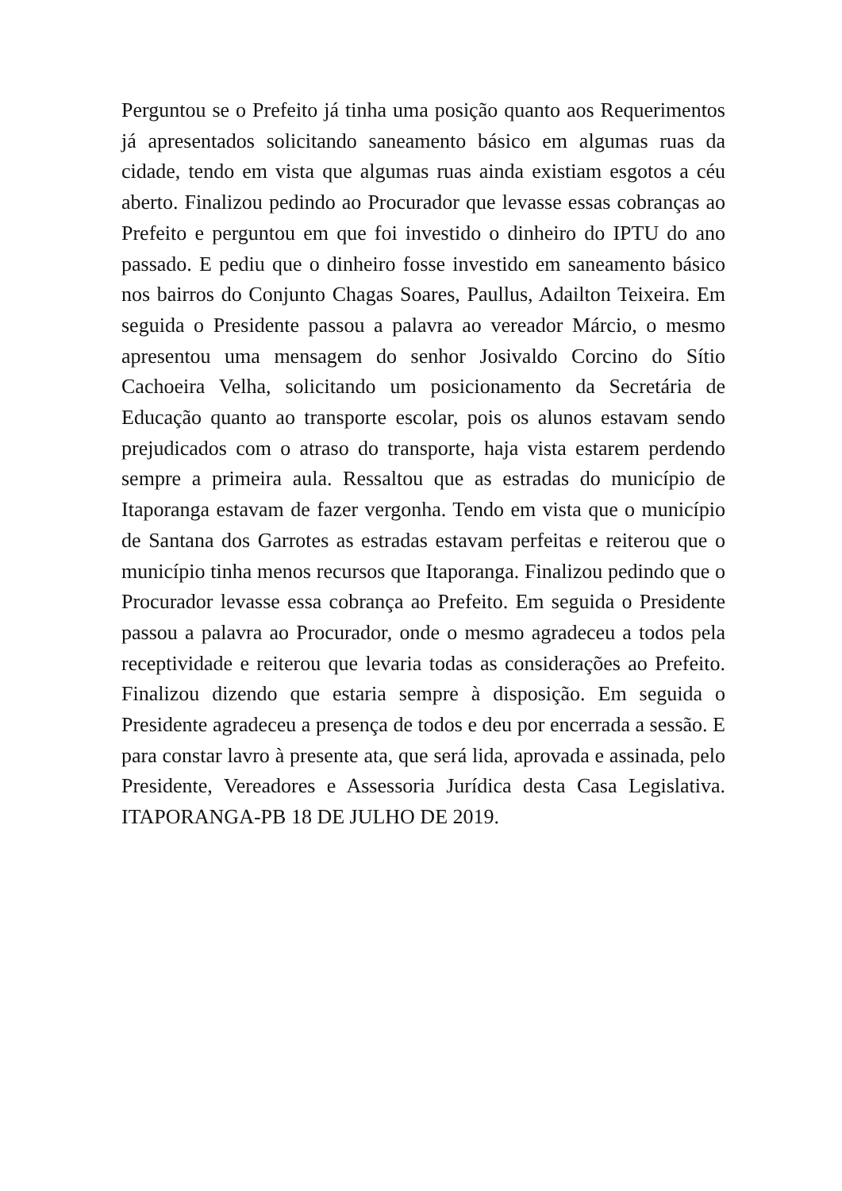Perguntou se o Prefeito já tinha uma posição quanto aos Requerimentos já apresentados solicitando saneamento básico em algumas ruas da cidade, tendo em vista que algumas ruas ainda existiam esgotos a céu aberto. Finalizou pedindo ao Procurador que levasse essas cobranças ao Prefeito e perguntou em que foi investido o dinheiro do IPTU do ano passado. E pediu que o dinheiro fosse investido em saneamento básico nos bairros do Conjunto Chagas Soares, Paullus, Adailton Teixeira. Em seguida o Presidente passou a palavra ao vereador Márcio, o mesmo apresentou uma mensagem do senhor Josivaldo Corcino do Sítio Cachoeira Velha, solicitando um posicionamento da Secretária de Educação quanto ao transporte escolar, pois os alunos estavam sendo prejudicados com o atraso do transporte, haja vista estarem perdendo sempre a primeira aula. Ressaltou que as estradas do município de Itaporanga estavam de fazer vergonha. Tendo em vista que o município de Santana dos Garrotes as estradas estavam perfeitas e reiterou que o município tinha menos recursos que Itaporanga. Finalizou pedindo que o Procurador levasse essa cobrança ao Prefeito. Em seguida o Presidente passou a palavra ao Procurador, onde o mesmo agradeceu a todos pela receptividade e reiterou que levaria todas as considerações ao Prefeito. Finalizou dizendo que estaria sempre à disposição. Em seguida o Presidente agradeceu a presença de todos e deu por encerrada a sessão. E para constar lavro à presente ata, que será lida, aprovada e assinada, pelo Presidente, Vereadores e Assessoria Jurídica desta Casa Legislativa. ITAPORANGA-PB 18 DE JULHO DE 2019.